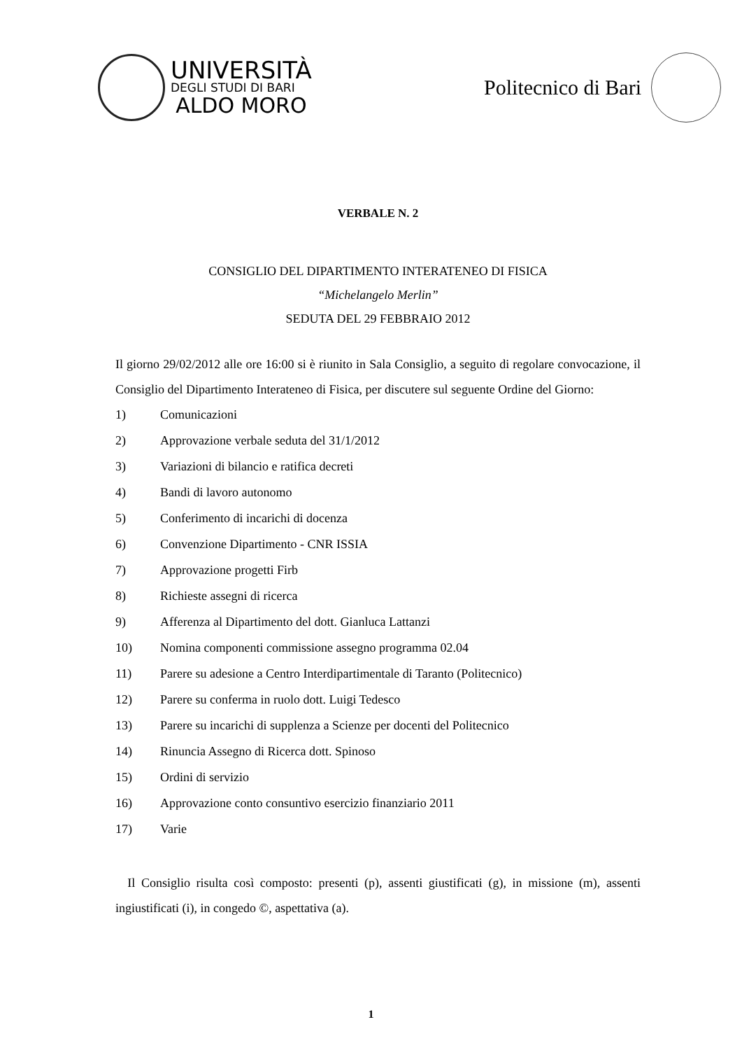UNIVERSITÀ
DEGLI STUDI DI BARI
ALDO MORO
Politecnico di Bari
VERBALE N. 2
CONSIGLIO DEL DIPARTIMENTO INTERATENEO DI FISICA
“Michelangelo Merlin”
SEDUTA DEL 29 FEBBRAIO 2012
Il giorno 29/02/2012 alle ore 16:00 si è riunito in Sala Consiglio, a seguito di regolare convocazione, il Consiglio del Dipartimento Interateneo di Fisica, per discutere sul seguente Ordine del Giorno:
1) Comunicazioni
2) Approvazione verbale seduta del 31/1/2012
3) Variazioni di bilancio e ratifica decreti
4) Bandi di lavoro autonomo
5) Conferimento di incarichi di docenza
6) Convenzione Dipartimento - CNR ISSIA
7) Approvazione progetti Firb
8) Richieste assegni di ricerca
9) Afferenza al Dipartimento del dott. Gianluca Lattanzi
10) Nomina componenti commissione assegno programma 02.04
11) Parere su adesione a Centro Interdipartimentale di Taranto (Politecnico)
12) Parere su conferma in ruolo dott. Luigi Tedesco
13) Parere su incarichi di supplenza a Scienze per docenti del Politecnico
14) Rinuncia Assegno di Ricerca dott. Spinoso
15) Ordini di servizio
16) Approvazione conto consuntivo esercizio finanziario 2011
17) Varie
Il Consiglio risulta così composto: presenti (p), assenti giustificati (g), in missione (m), assenti ingiustificati (i), in congedo ©, aspettativa (a).
1